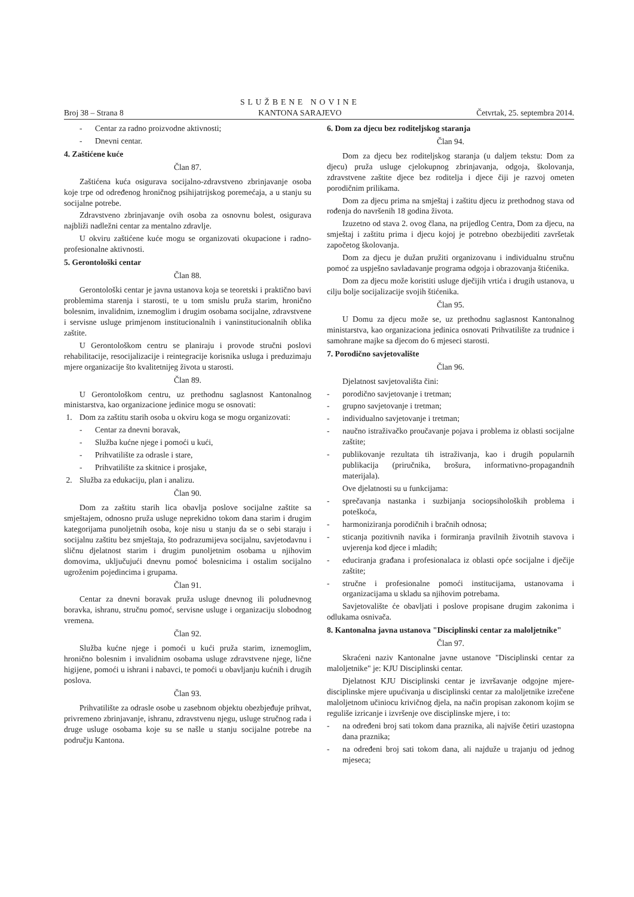Broj 38 – Strana 8
SLUŽBENE NOVINE
KANTONA SARAJEVO
Četvrtak, 25. septembra 2014.
- Centar za radno proizvodne aktivnosti;
- Dnevni centar.
4. Zaštićene kuće
Član 87.
Zaštićena kuća osigurava socijalno-zdravstveno zbrinjavanje osoba koje trpe od određenog hroničnog psihijatrijskog poremećaja, a u stanju su socijalne potrebe.
Zdravstveno zbrinjavanje ovih osoba za osnovnu bolest, osigurava najbliži nadležni centar za mentalno zdravlje.
U okviru zaštićene kuće mogu se organizovati okupacione i radno-profesionalne aktivnosti.
5. Gerontološki centar
Član 88.
Gerontološki centar je javna ustanova koja se teoretski i praktično bavi problemima starenja i starosti, te u tom smislu pruža starim, hronično bolesnim, invalidnim, iznemoglim i drugim osobama socijalne, zdravstvene i servisne usluge primjenom institucionalnih i vaninstitucionalnih oblika zaštite.
U Gerontološkom centru se planiraju i provode stručni poslovi rehabilitacije, resocijalizacije i reintegracije korisnika usluga i preduzimaju mjere organizacije što kvalitetnijeg života u starosti.
Član 89.
U Gerontološkom centru, uz prethodnu saglasnost Kantonalnog ministarstva, kao organizacione jedinice mogu se osnovati:
1. Dom za zaštitu starih osoba u okviru koga se mogu organizovati:
- Centar za dnevni boravak,
- Služba kućne njege i pomoći u kući,
- Prihvatilište za odrasle i stare,
- Prihvatilište za skitnice i prosjake,
2. Služba za edukaciju, plan i analizu.
Član 90.
Dom za zaštitu starih lica obavlja poslove socijalne zaštite sa smještajem, odnosno pruža usluge neprekidno tokom dana starim i drugim kategorijama punoljetnih osoba, koje nisu u stanju da se o sebi staraju i socijalnu zaštitu bez smještaja, što podrazumijeva socijalnu, savjetodavnu i sličnu djelatnost starim i drugim punoljetnim osobama u njihovim domovima, uključujući dnevnu pomoć bolesnicima i ostalim socijalno ugroženim pojedincima i grupama.
Član 91.
Centar za dnevni boravak pruža usluge dnevnog ili poludnevnog boravka, ishranu, stručnu pomoć, servisne usluge i organizaciju slobodnog vremena.
Član 92.
Služba kućne njege i pomoći u kući pruža starim, iznemoglim, hronično bolesnim i invalidnim osobama usluge zdravstvene njege, lične higijene, pomoći u ishrani i nabavci, te pomoći u obavljanju kućnih i drugih poslova.
Član 93.
Prihvatilište za odrasle osobe u zasebnom objektu obezbjeđuje prihvat, privremeno zbrinjavanje, ishranu, zdravstvenu njegu, usluge stručnog rada i druge usluge osobama koje su se našle u stanju socijalne potrebe na području Kantona.
6. Dom za djecu bez roditeljskog staranja
Član 94.
Dom za djecu bez roditeljskog staranja (u daljem tekstu: Dom za djecu) pruža usluge cjelokupnog zbrinjavanja, odgoja, školovanja, zdravstvene zaštite djece bez roditelja i djece čiji je razvoj ometen porodičnim prilikama.
Dom za djecu prima na smještaj i zaštitu djecu iz prethodnog stava od rođenja do navršenih 18 godina života.
Izuzetno od stava 2. ovog člana, na prijedlog Centra, Dom za djecu, na smještaj i zaštitu prima i djecu kojoj je potrebno obezbijediti završetak započetog školovanja.
Dom za djecu je dužan pružiti organizovanu i individualnu stručnu pomoć za uspješno savladavanje programa odgoja i obrazovanja štićenika.
Dom za djecu može koristiti usluge dječijih vrtića i drugih ustanova, u cilju bolje socijalizacije svojih štićenika.
Član 95.
U Domu za djecu može se, uz prethodnu saglasnost Kantonalnog ministarstva, kao organizaciona jedinica osnovati Prihvatilište za trudnice i samohrane majke sa djecom do 6 mjeseci starosti.
7. Porodično savjetovalište
Član 96.
Djelatnost savjetovališta čini:
- porodično savjetovanje i tretman;
- grupno savjetovanje i tretman;
- individualno savjetovanje i tretman;
- naučno istraživačko proučavanje pojava i problema iz oblasti socijalne zaštite;
- publikovanje rezultata tih istraživanja, kao i drugih popularnih publikacija (priručnika, brošura, informativno-propagandnih materijala).
Ove djelatnosti su u funkcijama:
- sprečavanja nastanka i suzbijanja sociopsiholoških problema i poteškoća,
- harmoniziranja porodičnih i bračnih odnosa;
- sticanja pozitivnih navika i formiranja pravilnih životnih stavova i uvjerenja kod djece i mladih;
- educiranja građana i profesionalaca iz oblasti opće socijalne i dječije zaštite;
- stručne i profesionalne pomoći institucijama, ustanovama i organizacijama u skladu sa njihovim potrebama.
Savjetovalište će obavljati i poslove propisane drugim zakonima i odlukama osnivača.
8. Kantonalna javna ustanova "Disciplinski centar za maloljetnike"
Član 97.
Skraćeni naziv Kantonalne javne ustanove "Disciplinski centar za maloljetnike" je: KJU Disciplinski centar.
Djelatnost KJU Disciplinski centar je izvršavanje odgojne mjere-disciplinske mjere upućivanja u disciplinski centar za maloljetnike izrečene maloljetnom učiniocu krivičnog djela, na način propisan zakonom kojim se reguliše izricanje i izvršenje ove disciplinske mjere, i to:
- na određeni broj sati tokom dana praznika, ali najviše četiri uzastopna dana praznika;
- na određeni broj sati tokom dana, ali najduže u trajanju od jednog mjeseca;